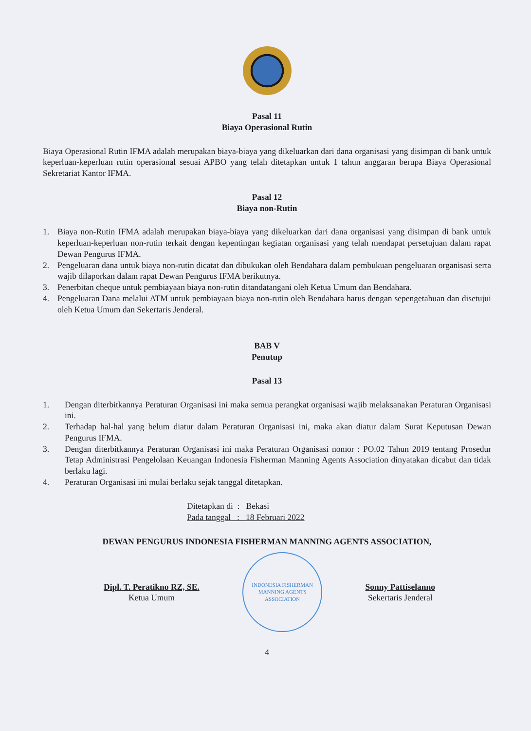Pasal 11
Biaya Operasional Rutin
Biaya Operasional Rutin IFMA adalah merupakan biaya-biaya yang dikeluarkan dari dana organisasi yang disimpan di bank untuk keperluan-keperluan rutin operasional sesuai APBO yang telah ditetapkan untuk 1 tahun anggaran berupa Biaya Operasional Sekretariat Kantor IFMA.
Pasal 12
Biaya non-Rutin
1. Biaya non-Rutin IFMA adalah merupakan biaya-biaya yang dikeluarkan dari dana organisasi yang disimpan di bank untuk keperluan-keperluan non-rutin terkait dengan kepentingan kegiatan organisasi yang telah mendapat persetujuan dalam rapat Dewan Pengurus IFMA.
2. Pengeluaran dana untuk biaya non-rutin dicatat dan dibukukan oleh Bendahara dalam pembukuan pengeluaran organisasi serta wajib dilaporkan dalam rapat Dewan Pengurus IFMA berikutnya.
3. Penerbitan cheque untuk pembiayaan biaya non-rutin ditandatangani oleh Ketua Umum dan Bendahara.
4. Pengeluaran Dana melalui ATM untuk pembiayaan biaya non-rutin oleh Bendahara harus dengan sepengetahuan dan disetujui oleh Ketua Umum dan Sekertaris Jenderal.
BAB V
Penutup
Pasal 13
1. Dengan diterbitkannya Peraturan Organisasi ini maka semua perangkat organisasi wajib melaksanakan Peraturan Organisasi ini.
2. Terhadap hal-hal yang belum diatur dalam Peraturan Organisasi ini, maka akan diatur dalam Surat Keputusan Dewan Pengurus IFMA.
3. Dengan diterbitkannya Peraturan Organisasi ini maka Peraturan Organisasi nomor : PO.02 Tahun 2019 tentang Prosedur Tetap Administrasi Pengelolaan Keuangan Indonesia Fisherman Manning Agents Association dinyatakan dicabut dan tidak berlaku lagi.
4. Peraturan Organisasi ini mulai berlaku sejak tanggal ditetapkan.
Ditetapkan di : Bekasi
Pada tanggal : 18 Februari 2022
DEWAN PENGURUS INDONESIA FISHERMAN MANNING AGENTS ASSOCIATION,
Dipl. T. Peratikno RZ, SE.
Ketua Umum
INDONESIA FISHERMAN MANNING AGENTS ASSOCIATION
Sonny Pattiselanno
Sekertaris Jenderal
4